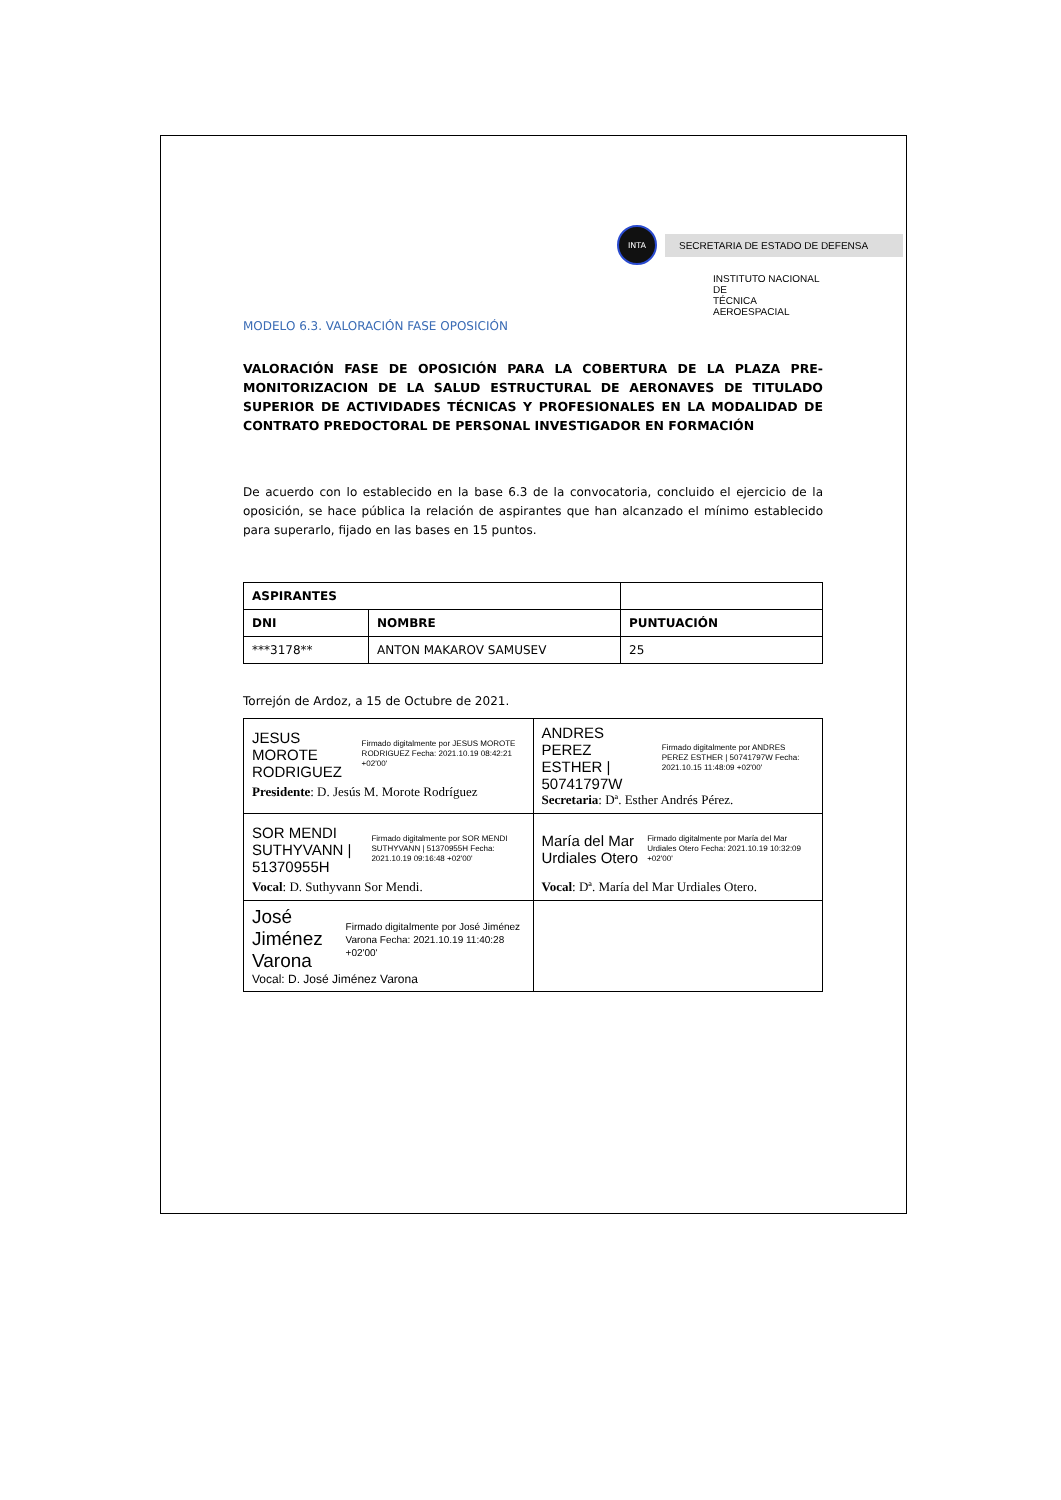INTA
SECRETARIA DE ESTADO DE DEFENSA
INSTITUTO NACIONAL DE
TÉCNICA AEROESPACIAL
MODELO 6.3. VALORACIÓN FASE OPOSICIÓN
VALORACIÓN FASE DE OPOSICIÓN PARA LA COBERTURA DE LA PLAZA PRE-MONITORIZACION DE LA SALUD ESTRUCTURAL DE AERONAVES DE TITULADO SUPERIOR DE ACTIVIDADES TÉCNICAS Y PROFESIONALES EN LA MODALIDAD DE CONTRATO PREDOCTORAL DE PERSONAL INVESTIGADOR EN FORMACIÓN
De acuerdo con lo establecido en la base 6.3 de la convocatoria, concluido el ejercicio de la oposición, se hace pública la relación de aspirantes que han alcanzado el mínimo establecido para superarlo, fijado en las bases en 15 puntos.
| ASPIRANTES | | |
| --- | --- | --- |
| DNI | NOMBRE | PUNTUACIÓN |
| ***3178** | ANTON MAKAROV SAMUSEV | 25 |
Torrejón de Ardoz, a 15 de Octubre de 2021.
| JESUS MOROTE RODRIGUEZ Firmado digitalmente por JESUS MOROTE RODRIGUEZ Fecha: 2021.10.19 08:42:21 +02'00' Presidente : D. Jesús M. Morote Rodríguez | ANDRES PEREZ ESTHER / 50741797W Firmado digitalmente por ANDRES PEREZ ESTHER / 50741797W Fecha: 2021.10.15 11:48:09 +02'00' Secretaria : Dª. Esther Andrés Pérez. |
| SOR MENDI SUTHYVANN / 51370955H Firmado digitalmente por SOR MENDI SUTHYVANN / 51370955H Fecha: 2021.10.19 09:16:48 +02'00' Vocal : D. Suthyvann Sor Mendi. | María del Mar Urdiales Otero Firmado digitalmente por María del Mar Urdiales Otero Fecha: 2021.10.19 10:32:09 +02'00' Vocal : Dª. María del Mar Urdiales Otero. |
| José Jiménez Varona Firmado digitalmente por José Jiménez Varona Fecha: 2021.10.19 11:40:28 +02'00' Vocal: D. José Jiménez Varona | |